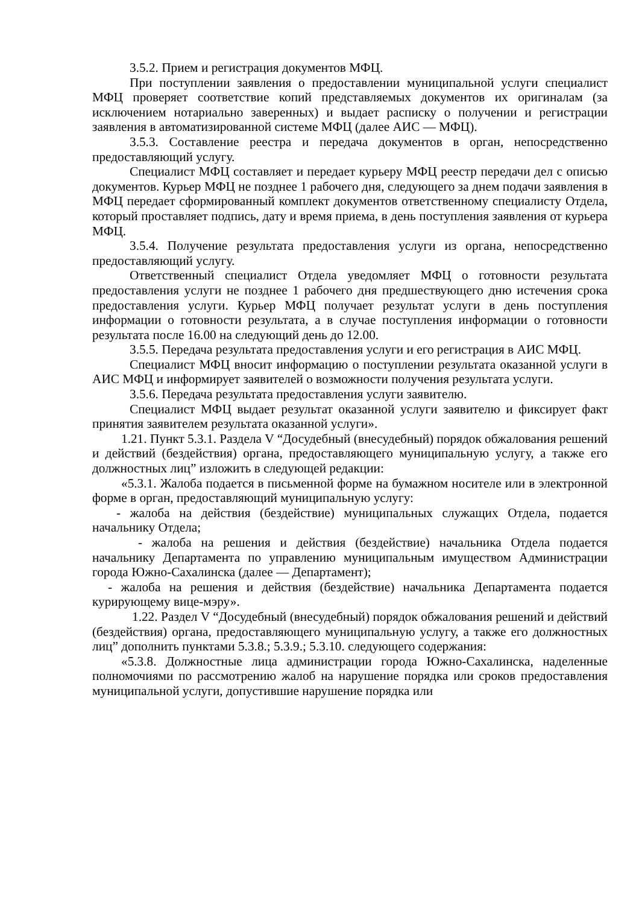3.5.2. Прием и регистрация документов МФЦ.
При поступлении заявления о предоставлении муниципальной услуги специалист МФЦ проверяет соответствие копий представляемых документов их оригиналам (за исключением нотариально заверенных) и выдает расписку о получении и регистрации заявления в автоматизированной системе МФЦ (далее АИС — МФЦ).
3.5.3. Составление реестра и передача документов в орган, непосредственно предоставляющий услугу.
Специалист МФЦ составляет и передает курьеру МФЦ реестр передачи дел с описью документов. Курьер МФЦ не позднее 1 рабочего дня, следующего за днем подачи заявления в МФЦ передает сформированный комплект документов ответственному специалисту Отдела, который проставляет подпись, дату и время приема, в день поступления заявления от курьера МФЦ.
3.5.4. Получение результата предоставления услуги из органа, непосредственно предоставляющий услугу.
Ответственный специалист Отдела уведомляет МФЦ о готовности результата предоставления услуги не позднее 1 рабочего дня предшествующего дню истечения срока предоставления услуги. Курьер МФЦ получает результат услуги в день поступления информации о готовности результата, а в случае поступления информации о готовности результата после 16.00 на следующий день до 12.00.
3.5.5. Передача результата предоставления услуги и его регистрация в АИС МФЦ.
Специалист МФЦ вносит информацию о поступлении результата оказанной услуги в АИС МФЦ и информирует заявителей о возможности получения результата услуги.
3.5.6. Передача результата предоставления услуги заявителю.
Специалист МФЦ выдает результат оказанной услуги заявителю и фиксирует факт принятия заявителем результата оказанной услуги».
1.21. Пункт 5.3.1. Раздела V “Досудебный (внесудебный) порядок обжалования решений и действий (бездействия) органа, предоставляющего муниципальную услугу, а также его должностных лиц” изложить в следующей редакции:
«5.3.1. Жалоба подается в письменной форме на бумажном носителе или в электронной форме в орган, предоставляющий муниципальную услугу:
- жалоба на действия (бездействие) муниципальных служащих Отдела, подается начальнику Отдела;
- жалоба на решения и действия (бездействие) начальника Отдела подается начальнику Департамента по управлению муниципальным имуществом Администрации города Южно-Сахалинска (далее — Департамент);
- жалоба на решения и действия (бездействие) начальника Департамента подается курирующему вице-мэру».
1.22. Раздел V “Досудебный (внесудебный) порядок обжалования решений и действий (бездействия) органа, предоставляющего муниципальную услугу, а также его должностных лиц” дополнить пунктами 5.3.8.; 5.3.9.; 5.3.10. следующего содержания:
«5.3.8. Должностные лица администрации города Южно-Сахалинска, наделенные полномочиями по рассмотрению жалоб на нарушение порядка или сроков предоставления муниципальной услуги, допустившие нарушение порядка или